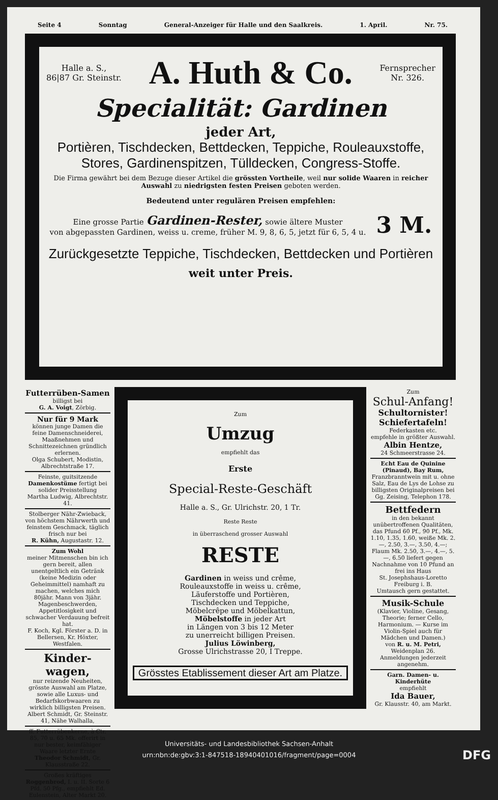Seite 4 Sonntag General-Anzeiger für Halle und den Saalkreis. 1. April. Nr. 75.
Halle a. S.,
86|87 Gr. Steinstr. A. Huth & Co. Fernsprecher
Nr. 326.
Specialität: Gardinen
jeder Art,
Portièren, Tischdecken, Bettdecken, Teppiche, Rouleauxstoffe,
Stores, Gardinenspitzen, Tülldecken, Congress-Stoffe.
Die Firma gewährt bei dem Bezuge dieser Artikel die grössten Vortheile, weil nur solide Waaren in reicher Auswahl zu niedrigsten festen Preisen geboten werden.
Bedeutend unter regulären Preisen empfehlen:
Eine grosse Partie Gardinen-Rester, sowie ältere Muster
von abgepassten Gardinen, weiss u. creme, früher M. 9, 8, 6, 5, jetzt für 6, 5, 4 u. 3 M.
Zurückgesetzte Teppiche, Tischdecken, Bettdecken und Portièren
weit unter Preis.
Futterrüben-Samen
billigst bei
G. A. Voigt, Zörbig.
Nur für 9 Mark
können junge Damen die feine Damenschneiderei, Maaßnehmen und Schnittezeichnen gründlich erlernen.
Olga Schubert, Modistin, Albrechtstraße 17.
Feinste, guitsitzende Damenkostüme fertigt bei solider Preisstellung
Martha Ludwig, Albrechtstr. 41.
Stolberger Nähr-Zwieback, von höchstem Nährwerth und feinstem Geschmack, täglich frisch nur bei
R. Kühn, Augustastr. 12.
Zum Wohl
meiner Mitmenschen bin ich gern bereit, allen unentgeltlich ein Getränk (keine Medizin oder Geheimmittel) namhaft zu machen, welches mich 80jähr. Mann von 3jähr. Magenbeschwerden, Appetitlosigkeit und schwacher Verdauung befreit hat.
F. Koch, Kgl. Förster a. D. in Bellersen, Kr. Höxter, Westfalen.
Kinder-wagen,
nur reizende Neuheiten, grösste Auswahl am Platze, sowie alle Luxus- und Bedarfskorbwaaren zu wirklich billigsten Preisen.
Albert Schmidt, Gr. Steinstr. 41, Nähe Walhalla,
ff. Futterrübenkerne, à Ctr. 85, 70 u. 65 Mk. offerirt in nur bester, keimfähiger Waare letzter Ernte
Theodor Schmidt, Gr. Klausstraße 22.
Großes kräftiges Roggenbrod, I. u. II. Sorte 6 Pfd. 50 Pfg., empfiehlt Ed. Eulenstein, Alter Markt 20.
Zum
Umzug
empfiehlt das
Erste
Special-Reste-Geschäft
Halle a. S., Gr. Ulrichstr. 20, 1 Tr.
Reste Reste
in überraschend grosser Auswahl
RESTE
Gardinen in weiss und crême,
Rouleauxstoffe in weiss u. crême,
Läuferstoffe und Portièren,
Tischdecken und Teppiche,
Möbelcrêpe und Möbelkattun,
Möbelstoffe in jeder Art
in Längen von 3 bis 12 Meter
zu unerreicht billigen Preisen.
Julius Löwinberg,
Grosse Ulrichstrasse 20, I Treppe.
Grösstes Etablissement dieser Art am Platze.
Zum
Schul-Anfang!
Schultornister!
Schiefertafeln!
Federkasten etc.
empfehle in größter Auswahl.
Albin Hentze,
24 Schmeerstrasse 24.
Echt Eau de Quinine (Pinaud), Bay Rum, Franzbranntwein mit u. ohne Salz, Eau de Lys de Lohse zu billigsten Originalpreisen bei Gg. Zeising, Telephon 178.
Bettfedern
in den bekannt unübertroffenen Qualitäten, das Pfund 60 Pf., 90 Pf., Mk. 1.10, 1.35, 1.60, weiße Mk. 2.—, 2.50, 3.—, 3.50, 4.—; Flaum Mk. 2.50, 3.—, 4.—, 5.—, 6.50 liefert gegen Nachnahme von 10 Pfund an frei ins Haus
St. Josephshaus-Loretto Freiburg i. B.
Umtausch gern gestattet.
Musik-Schule
(Klavier, Violine, Gesang, Theorie; ferner Cello, Harmonium. — Kurse im Violin-Spiel auch für Mädchen und Damen.)
von R. u. M. Petri, Weidenplan 26.
Anmeldungen jederzeit angenehm.
Garn. Damen- u. Kinderhüte
empfiehlt
Ida Bauer,
Gr. Klausstr. 40, am Markt.
Universitäts- und Landesbibliothek Sachsen-Anhalt
urn:nbn:de:gbv:3:1-847518-18940401016/fragment/page=0004 DFG